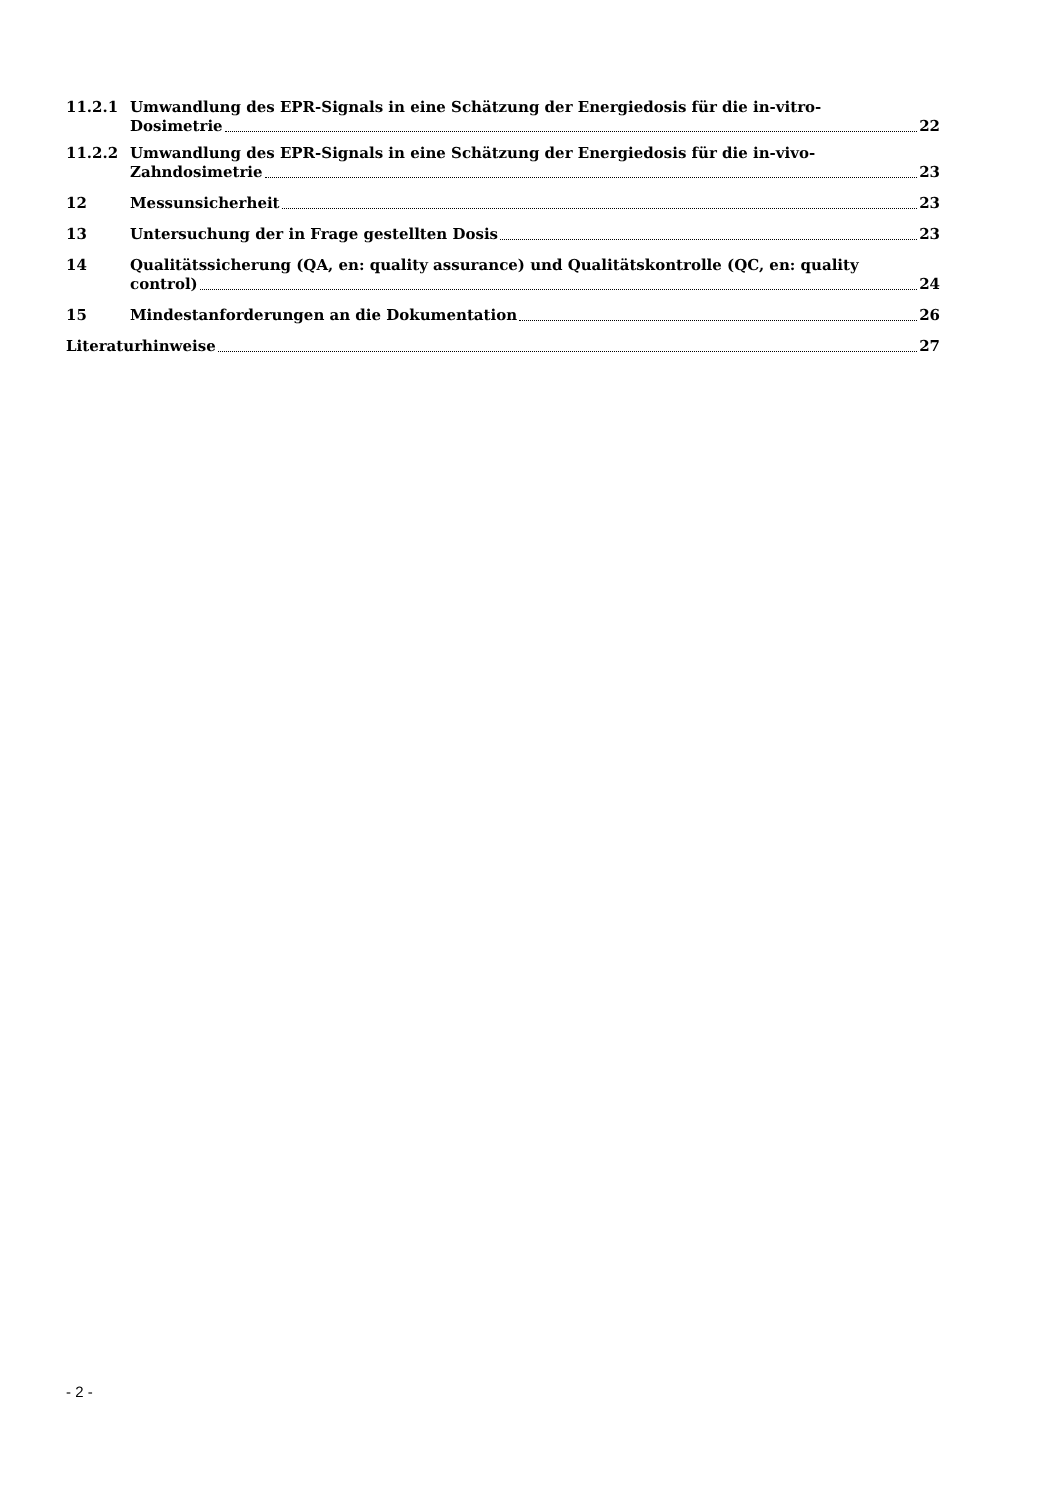11.2.1 Umwandlung des EPR-Signals in eine Schätzung der Energiedosis für die in-vitro-
Dosimetrie 22
11.2.2 Umwandlung des EPR-Signals in eine Schätzung der Energiedosis für die in-vivo-
Zahndosimetrie 23
12 Messunsicherheit 23
13 Untersuchung der in Frage gestellten Dosis 23
14 Qualitätssicherung (QA, en: quality assurance) und Qualitätskontrolle (QC, en: quality
control) 24
15 Mindestanforderungen an die Dokumentation 26
Literaturhinweise 27
- 2 -